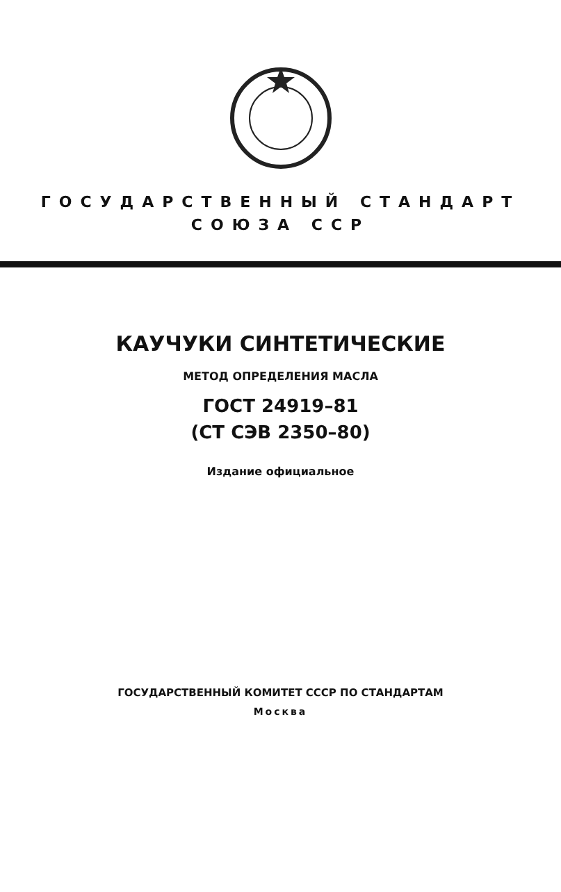ГОСУДАРСТВЕННЫЙ СТАНДАРТ
СОЮЗА ССР
КАУЧУКИ СИНТЕТИЧЕСКИЕ
МЕТОД ОПРЕДЕЛЕНИЯ МАСЛА
ГОСТ 24919–81
(СТ СЭВ 2350–80)
Издание официальное
ГОСУДАРСТВЕННЫЙ КОМИТЕТ СССР ПО СТАНДАРТАМ
Москва